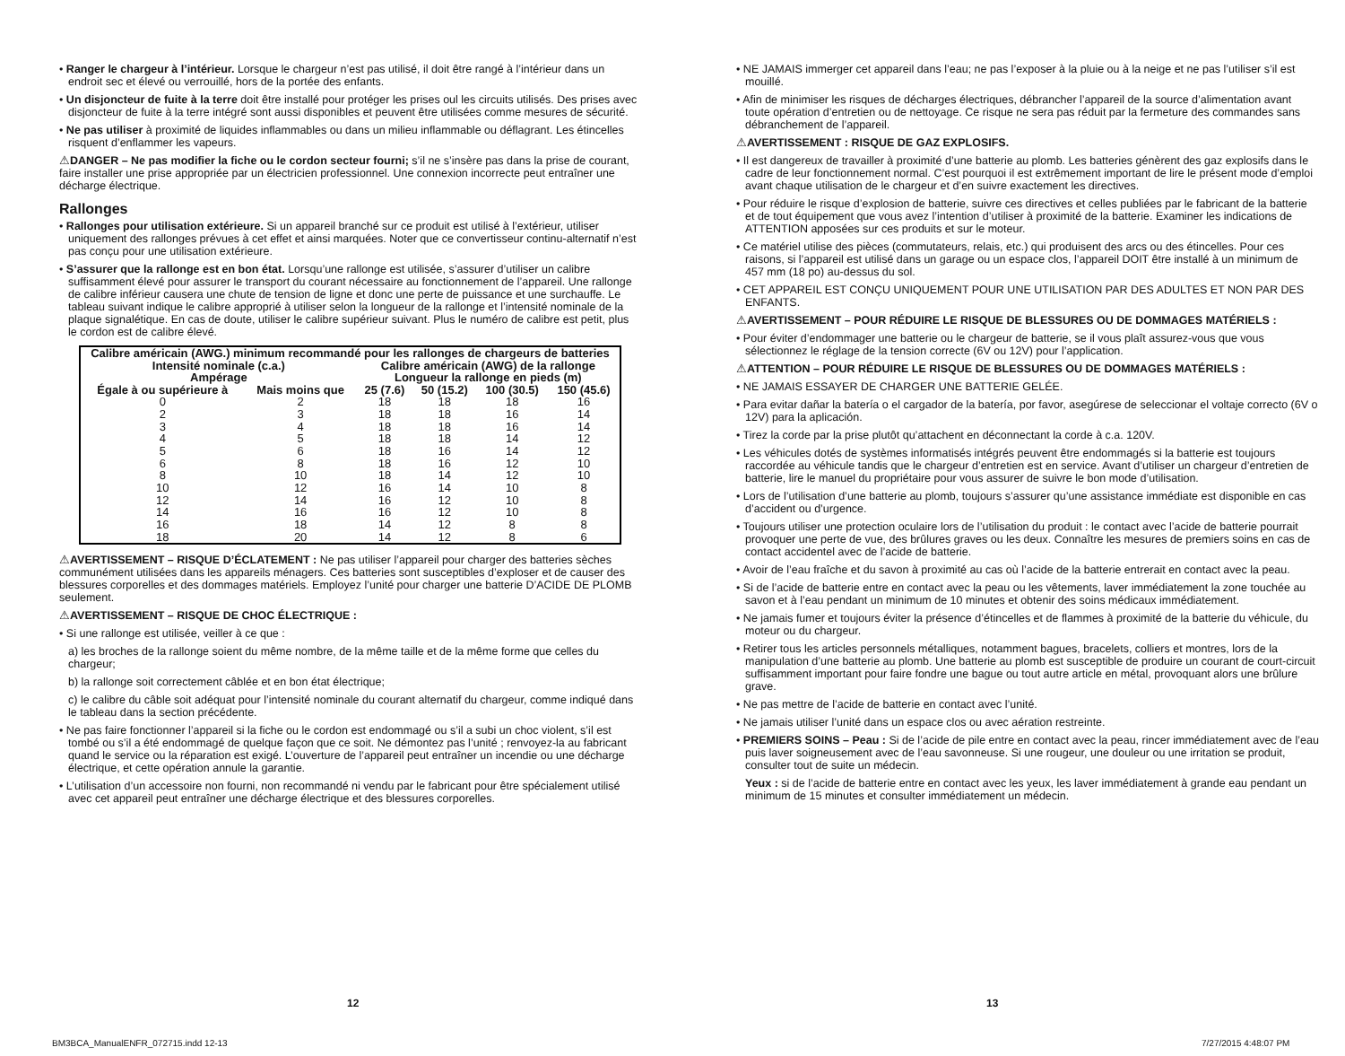• Ranger le chargeur à l’intérieur. Lorsque le chargeur n’est pas utilisé, il doit être rangé à l’intérieur dans un endroit sec et élevé ou verrouillé, hors de la portée des enfants.
• Un disjoncteur de fuite à la terre doit être installé pour protéger les prises oul les circuits utilisés. Des prises avec disjoncteur de fuite à la terre intégré sont aussi disponibles et peuvent être utilisées comme mesures de sécurité.
• Ne pas utiliser à proximité de liquides inflammables ou dans un milieu inflammable ou déflagrant. Les étincelles risquent d’enflammer les vapeurs.
⚠DANGER – Ne pas modifier la fiche ou le cordon secteur fourni; s’il ne s’insère pas dans la prise de courant, faire installer une prise appropriée par un électricien professionnel. Une connexion incorrecte peut entraîner une décharge électrique.
Rallonges
• Rallonges pour utilisation extérieure. Si un appareil branché sur ce produit est utilisé à l’extérieur, utiliser uniquement des rallonges prévues à cet effet et ainsi marquées. Noter que ce convertisseur continu-alternatif n’est pas conçu pour une utilisation extérieure.
• S’assurer que la rallonge est en bon état. Lorsqu’une rallonge est utilisée, s’assurer d’utiliser un calibre suffisamment élevé pour assurer le transport du courant nécessaire au fonctionnement de l’appareil. Une rallonge de calibre inférieur causera une chute de tension de ligne et donc une perte de puissance et une surchauffe. Le tableau suivant indique le calibre approprié à utiliser selon la longueur de la rallonge et l’intensité nominale de la plaque signalétique. En cas de doute, utiliser le calibre supérieur suivant. Plus le numéro de calibre est petit, plus le cordon est de calibre élevé.
| Calibre américain (AWG.) minimum recommandé pour les rallonges de chargeurs de batteries | | | | | |
| --- | --- | --- | --- | --- | --- |
| Intensité nominale (c.a.) Ampérage | | Calibre américain (AWG) de la rallonge Longueur la rallonge en pieds (m) | | | |
| Égale à ou supérieure à | Mais moins que | 25 (7.6) | 50 (15.2) | 100 (30.5) | 150 (45.6) |
| 0 | 2 | 18 | 18 | 18 | 16 |
| 2 | 3 | 18 | 18 | 16 | 14 |
| 3 | 4 | 18 | 18 | 16 | 14 |
| 4 | 5 | 18 | 18 | 14 | 12 |
| 5 | 6 | 18 | 16 | 14 | 12 |
| 6 | 8 | 18 | 16 | 12 | 10 |
| 8 | 10 | 18 | 14 | 12 | 10 |
| 10 | 12 | 16 | 14 | 10 | 8 |
| 12 | 14 | 16 | 12 | 10 | 8 |
| 14 | 16 | 16 | 12 | 10 | 8 |
| 16 | 18 | 14 | 12 | 8 | 8 |
| 18 | 20 | 14 | 12 | 8 | 6 |
⚠AVERTISSEMENT – RISQUE D’ÉCLATEMENT : Ne pas utiliser l’appareil pour charger des batteries sèches communément utilisées dans les appareils ménagers. Ces batteries sont susceptibles d’exploser et de causer des blessures corporelles et des dommages matériels. Employez l’unité pour charger une batterie D’ACIDE DE PLOMB seulement.
⚠AVERTISSEMENT – RISQUE DE CHOC ÉLECTRIQUE :
• Si une rallonge est utilisée, veiller à ce que :
a) les broches de la rallonge soient du même nombre, de la même taille et de la même forme que celles du chargeur;
b) la rallonge soit correctement câblée et en bon état électrique;
c) le calibre du câble soit adéquat pour l’intensité nominale du courant alternatif du chargeur, comme indiqué dans le tableau dans la section précédente.
• Ne pas faire fonctionner l’appareil si la fiche ou le cordon est endommagé ou s’il a subi un choc violent, s’il est tombé ou s’il a été endommagé de quelque façon que ce soit. Ne démontez pas l’unité ; renvoyez-la au fabricant quand le service ou la réparation est exigé. L’ouverture de l’appareil peut entraîner un incendie ou une décharge électrique, et cette opération annule la garantie.
• L’utilisation d’un accessoire non fourni, non recommandé ni vendu par le fabricant pour être spécialement utilisé avec cet appareil peut entraîner une décharge électrique et des blessures corporelles.
• NE JAMAIS immerger cet appareil dans l’eau; ne pas l’exposer à la pluie ou à la neige et ne pas l’utiliser s’il est mouillé.
• Afin de minimiser les risques de décharges électriques, débrancher l’appareil de la source d’alimentation avant toute opération d’entretien ou de nettoyage. Ce risque ne sera pas réduit par la fermeture des commandes sans débranchement de l’appareil.
⚠AVERTISSEMENT : RISQUE DE GAZ EXPLOSIFS.
• Il est dangereux de travailler à proximité d’une batterie au plomb. Les batteries génèrent des gaz explosifs dans le cadre de leur fonctionnement normal. C’est pourquoi il est extrêmement important de lire le présent mode d’emploi avant chaque utilisation de le chargeur et d’en suivre exactement les directives.
• Pour réduire le risque d’explosion de batterie, suivre ces directives et celles publiées par le fabricant de la batterie et de tout équipement que vous avez l’intention d’utiliser à proximité de la batterie. Examiner les indications de ATTENTION apposées sur ces produits et sur le moteur.
• Ce matériel utilise des pièces (commutateurs, relais, etc.) qui produisent des arcs ou des étincelles. Pour ces raisons, si l’appareil est utilisé dans un garage ou un espace clos, l’appareil DOIT être installé à un minimum de 457 mm (18 po) au-dessus du sol.
• CET APPAREIL EST CONÇU UNIQUEMENT POUR UNE UTILISATION PAR DES ADULTES ET NON PAR DES ENFANTS.
⚠AVERTISSEMENT – POUR RÉDUIRE LE RISQUE DE BLESSURES OU DE DOMMAGES MATÉRIELS :
• Pour éviter d’endommager une batterie ou le chargeur de batterie, se il vous plaît assurez-vous que vous sélectionnez le réglage de la tension correcte (6V ou 12V) pour l’application.
⚠ATTENTION – POUR RÉDUIRE LE RISQUE DE BLESSURES OU DE DOMMAGES MATÉRIELS :
• NE JAMAIS ESSAYER DE CHARGER UNE BATTERIE GELÉE.
• Para evitar dañar la batería o el cargador de la batería, por favor, asegúrese de seleccionar el voltaje correcto (6V o 12V) para la aplicación.
• Tirez la corde par la prise plutôt qu’attachent en déconnectant la corde à c.a. 120V.
• Les véhicules dotés de systèmes informatisés intégrés peuvent être endommagés si la batterie est toujours raccordée au véhicule tandis que le chargeur d’entretien est en service. Avant d’utiliser un chargeur d’entretien de batterie, lire le manuel du propriétaire pour vous assurer de suivre le bon mode d’utilisation.
• Lors de l’utilisation d’une batterie au plomb, toujours s’assurer qu’une assistance immédiate est disponible en cas d’accident ou d’urgence.
• Toujours utiliser une protection oculaire lors de l’utilisation du produit : le contact avec l’acide de batterie pourrait provoquer une perte de vue, des brûlures graves ou les deux. Connaître les mesures de premiers soins en cas de contact accidentel avec de l’acide de batterie.
• Avoir de l’eau fraîche et du savon à proximité au cas où l’acide de la batterie entrerait en contact avec la peau.
• Si de l’acide de batterie entre en contact avec la peau ou les vêtements, laver immédiatement la zone touchée au savon et à l’eau pendant un minimum de 10 minutes et obtenir des soins médicaux immédiatement.
• Ne jamais fumer et toujours éviter la présence d’étincelles et de flammes à proximité de la batterie du véhicule, du moteur ou du chargeur.
• Retirer tous les articles personnels métalliques, notamment bagues, bracelets, colliers et montres, lors de la manipulation d’une batterie au plomb. Une batterie au plomb est susceptible de produire un courant de court-circuit suffisamment important pour faire fondre une bague ou tout autre article en métal, provoquant alors une brûlure grave.
• Ne pas mettre de l’acide de batterie en contact avec l’unité.
• Ne jamais utiliser l’unité dans un espace clos ou avec aération restreinte.
• PREMIERS SOINS – Peau : Si de l’acide de pile entre en contact avec la peau, rincer immédiatement avec de l’eau puis laver soigneusement avec de l’eau savonneuse. Si une rougeur, une douleur ou une irritation se produit, consulter tout de suite un médecin.
Yeux : si de l’acide de batterie entre en contact avec les yeux, les laver immédiatement à grande eau pendant un minimum de 15 minutes et consulter immédiatement un médecin.
12 13
BM3BCA_ManualENFR_072715.indd 12-13
7/27/2015 4:48:07 PM